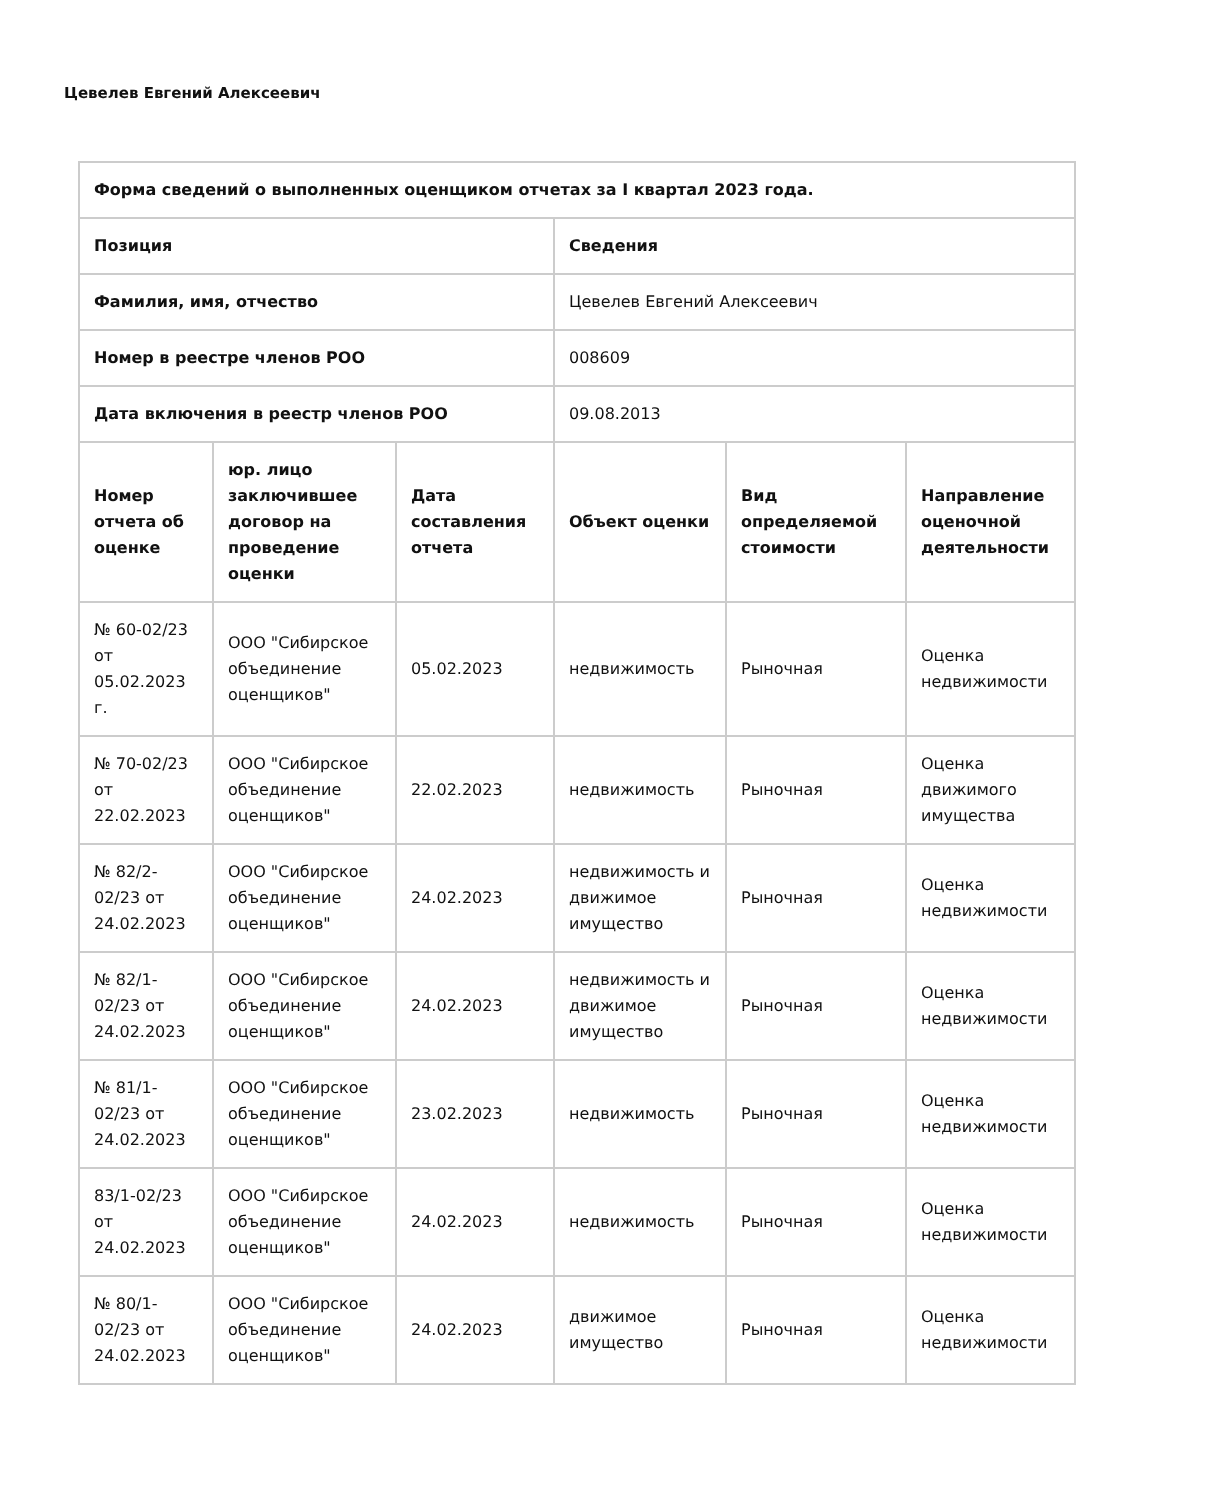Цевелев Евгений Алексеевич
| Форма сведений о выполненных оценщиком отчетах за I квартал 2023 года. | | | | | |
| --- | --- | --- | --- | --- | --- |
| Позиция | | | Сведения | | |
| Фамилия, имя, отчество | | | Цевелев Евгений Алексеевич | | |
| Номер в реестре членов РОО | | | 008609 | | |
| Дата включения в реестр членов РОО | | | 09.08.2013 | | |
| Номер отчета об оценке | юр. лицо заключившее договор на проведение оценки | Дата составления отчета | Объект оценки | Вид определяемой стоимости | Направление оценочной деятельности |
| № 60-02/23 от 05.02.2023 г. | ООО "Сибирское объединение оценщиков" | 05.02.2023 | недвижимость | Рыночная | Оценка недвижимости |
| № 70-02/23 от 22.02.2023 | ООО "Сибирское объединение оценщиков" | 22.02.2023 | недвижимость | Рыночная | Оценка движимого имущества |
| № 82/2-02/23 от 24.02.2023 | ООО "Сибирское объединение оценщиков" | 24.02.2023 | недвижимость и движимое имущество | Рыночная | Оценка недвижимости |
| № 82/1-02/23 от 24.02.2023 | ООО "Сибирское объединение оценщиков" | 24.02.2023 | недвижимость и движимое имущество | Рыночная | Оценка недвижимости |
| № 81/1-02/23 от 24.02.2023 | ООО "Сибирское объединение оценщиков" | 23.02.2023 | недвижимость | Рыночная | Оценка недвижимости |
| 83/1-02/23 от 24.02.2023 | ООО "Сибирское объединение оценщиков" | 24.02.2023 | недвижимость | Рыночная | Оценка недвижимости |
| № 80/1-02/23 от 24.02.2023 | ООО "Сибирское объединение оценщиков" | 24.02.2023 | движимое имущество | Рыночная | Оценка недвижимости |